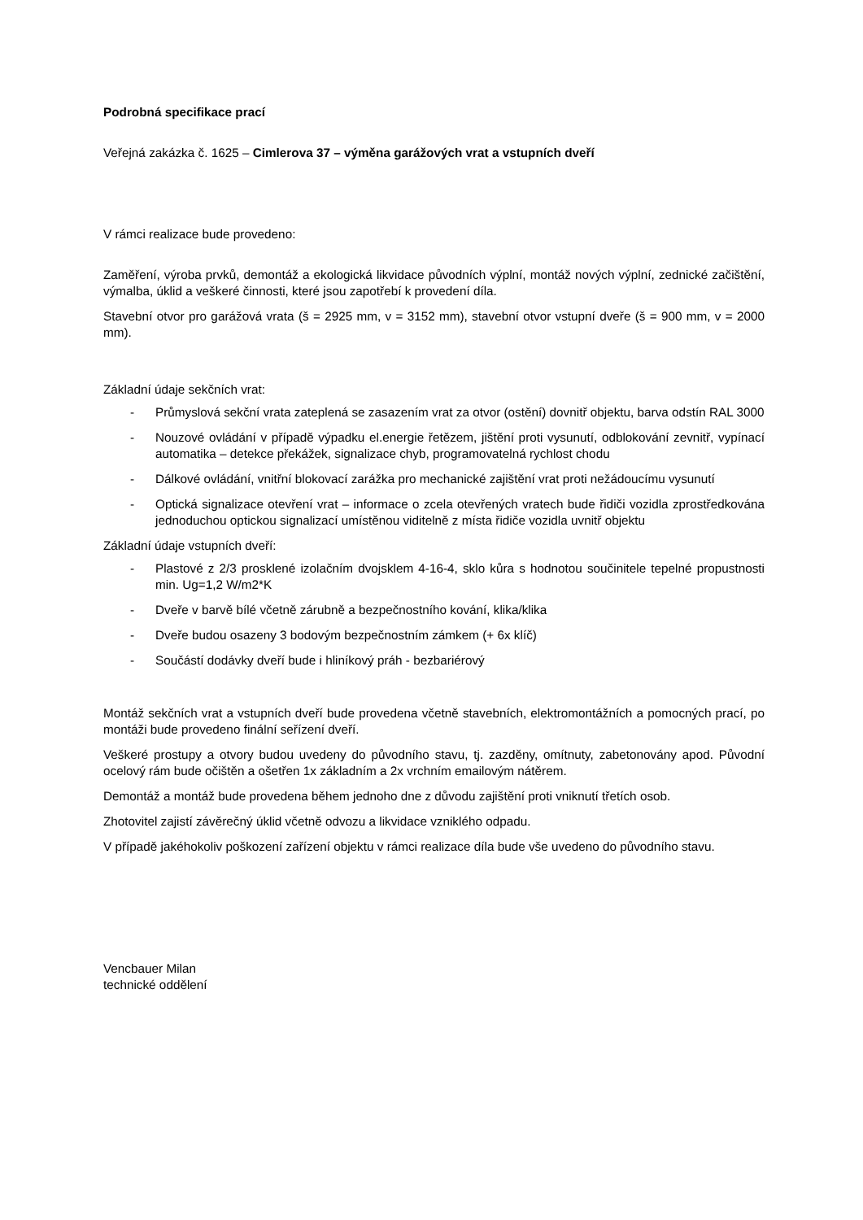Podrobná specifikace prací
Veřejná zakázka č. 1625 – Cimlerova 37 – výměna garážových vrat a vstupních dveří
V rámci realizace bude provedeno:
Zaměření, výroba prvků, demontáž a ekologická likvidace původních výplní, montáž nových výplní, zednické začištění, výmalba, úklid a veškeré činnosti, které jsou zapotřebí k provedení díla.
Stavební otvor pro garážová vrata (š = 2925 mm, v = 3152 mm), stavební otvor vstupní dveře (š = 900 mm, v = 2000 mm).
Základní údaje sekčních vrat:
- Průmyslová sekční vrata zateplená se zasazením vrat za otvor (ostění) dovnitř objektu, barva odstín RAL 3000
- Nouzové ovládání v případě výpadku el.energie řetězem, jištění proti vysunutí, odblokování zevnitř, vypínací automatika – detekce překážek, signalizace chyb, programovatelná rychlost chodu
- Dálkové ovládání, vnitřní blokovací zarážka pro mechanické zajištění vrat proti nežádoucímu vysunutí
- Optická signalizace otevření vrat – informace o zcela otevřených vratech bude řidiči vozidla zprostředkována jednoduchou optickou signalizací umístěnou viditelně z místa řidiče vozidla uvnitř objektu
Základní údaje vstupních dveří:
- Plastové z 2/3 prosklené izolačním dvojsklem 4-16-4, sklo kůra s hodnotou součinitele tepelné propustnosti min. Ug=1,2 W/m2*K
- Dveře v barvě bílé včetně zárubně a bezpečnostního kování, klika/klika
- Dveře budou osazeny 3 bodovým bezpečnostním zámkem (+ 6x klíč)
- Součástí dodávky dveří bude i hliníkový práh - bezbariérový
Montáž sekčních vrat a vstupních dveří bude provedena včetně stavebních, elektromontážních a pomocných prací, po montáži bude provedeno finální seřízení dveří.
Veškeré prostupy a otvory budou uvedeny do původního stavu, tj. zazděny, omítnuty, zabetonovány apod. Původní ocelový rám bude očištěn a ošetřen 1x základním a 2x vrchním emailovým nátěrem.
Demontáž a montáž bude provedena během jednoho dne z důvodu zajištění proti vniknutí třetích osob.
Zhotovitel zajistí závěrečný úklid včetně odvozu a likvidace vzniklého odpadu.
V případě jakéhokoliv poškození zařízení objektu v rámci realizace díla bude vše uvedeno do původního stavu.
Vencbauer Milan
technické oddělení